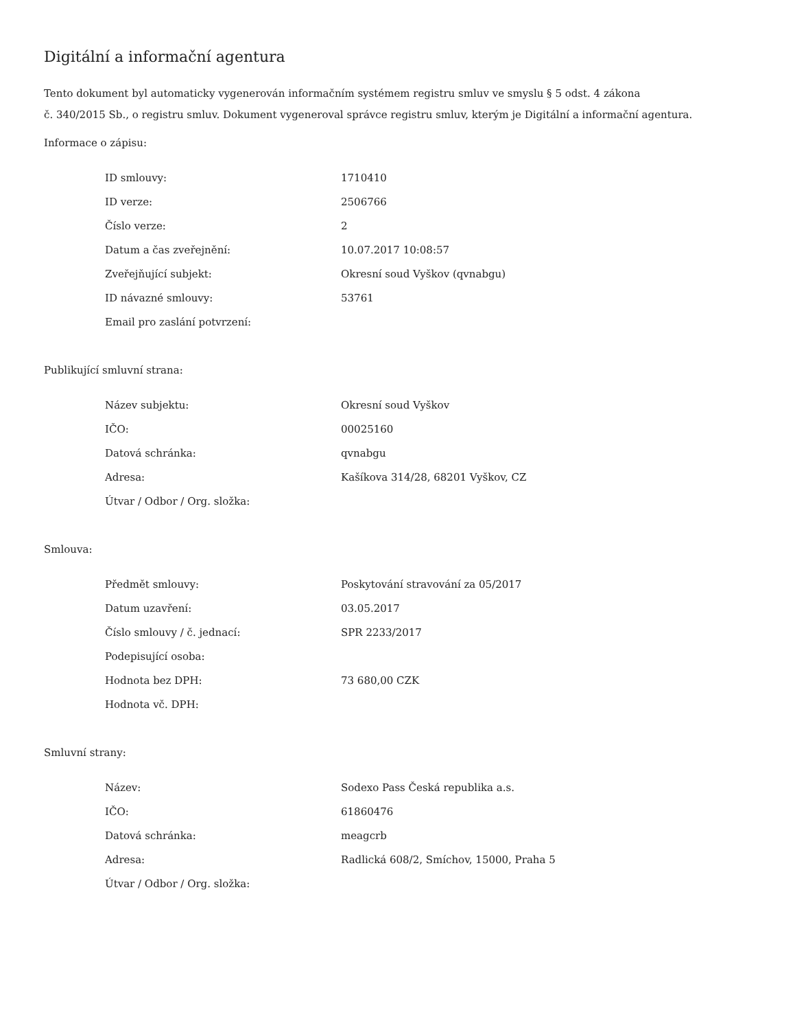Digitální a informační agentura
Tento dokument byl automaticky vygenerován informačním systémem registru smluv ve smyslu § 5 odst. 4 zákona
č. 340/2015 Sb., o registru smluv. Dokument vygeneroval správce registru smluv, kterým je Digitální a informační agentura.
Informace o zápisu:
| ID smlouvy: | 1710410 |
| ID verze: | 2506766 |
| Číslo verze: | 2 |
| Datum a čas zveřejnění: | 10.07.2017 10:08:57 |
| Zveřejňující subjekt: | Okresní soud Vyškov (qvnabgu) |
| ID návazné smlouvy: | 53761 |
| Email pro zaslání potvrzení: | |
Publikující smluvní strana:
| Název subjektu: | Okresní soud Vyškov |
| IČO: | 00025160 |
| Datová schránka: | qvnabgu |
| Adresa: | Kašíkova 314/28, 68201 Vyškov, CZ |
| Útvar / Odbor / Org. složka: | |
Smlouva:
| Předmět smlouvy: | Poskytování stravování za 05/2017 |
| Datum uzavření: | 03.05.2017 |
| Číslo smlouvy / č. jednací: | SPR 2233/2017 |
| Podepisující osoba: | |
| Hodnota bez DPH: | 73 680,00 CZK |
| Hodnota vč. DPH: | |
Smluvní strany:
| Název: | Sodexo Pass Česká republika a.s. |
| IČO: | 61860476 |
| Datová schránka: | meagcrb |
| Adresa: | Radlická 608/2, Smíchov, 15000, Praha 5 |
| Útvar / Odbor / Org. složka: | |